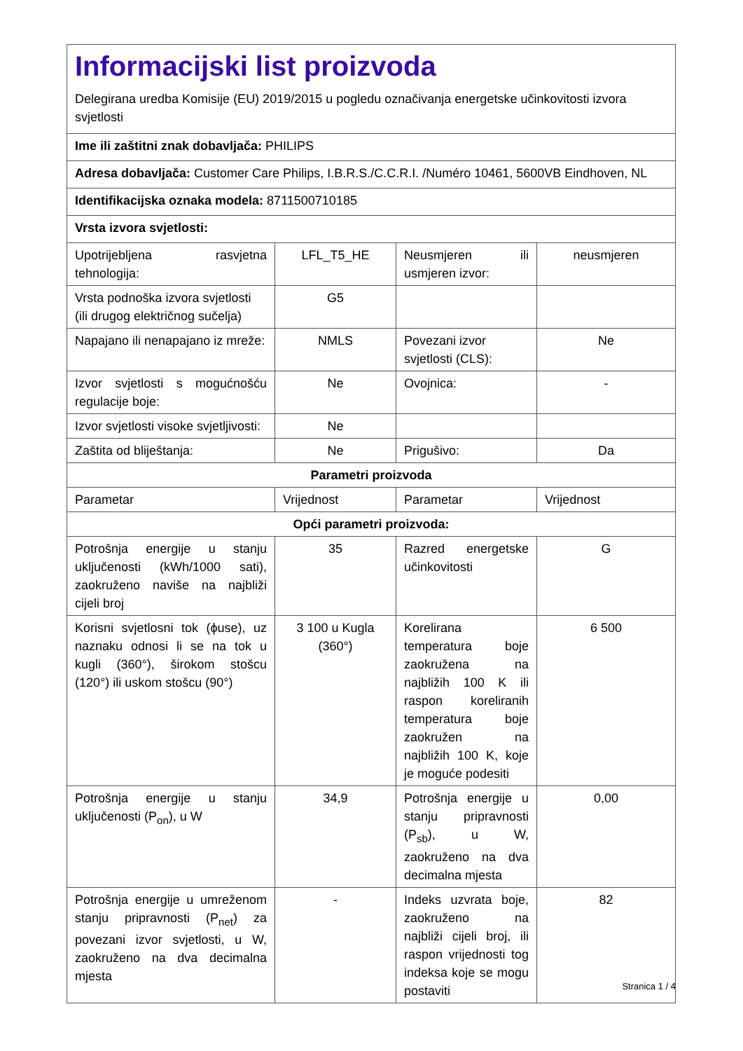| Informacijski list proizvoda Delegirana uredba Komisije (EU) 2019/2015 u pogledu označivanja energetske učinkovitosti izvora svjetlosti | | | |
| Ime ili zaštitni znak dobavljača: PHILIPS | | | |
| Adresa dobavljača: Customer Care Philips, I.B.R.S./C.C.R.I. /Numéro 10461, 5600VB Eindhoven, NL | | | |
| Identifikacijska oznaka modela: 8711500710185 | | | |
| Vrsta izvora svjetlosti: | | | |
| Upotrijebljena rasvjetna tehnologija: | LFL_T5_HE | Neusmjeren ili usmjeren izvor: | neusmjeren |
| Vrsta podnoška izvora svjetlosti (ili drugog električnog sučelja) | G5 | | |
| Napajano ili nenapajano iz mreže: | NMLS | Povezani izvor svjetlosti (CLS): | Ne |
| Izvor svjetlosti s mogućnošću regulacije boje: | Ne | Ovojnica: | - |
| Izvor svjetlosti visoke svjetljivosti: | Ne | | |
| Zaštita od bliještanja: | Ne | Prigušivo: | Da |
| Parametri proizvoda | | | |
| Parametar | Vrijednost | Parametar | Vrijednost |
| Opći parametri proizvoda: | | | |
| Potrošnja energije u stanju uključenosti (kWh/1000 sati), zaokruženo naviše na najbliži cijeli broj | 35 | Razred energetske učinkovitosti | G |
| Korisni svjetlosni tok (ϕuse), uz naznaku odnosi li se na tok u kugli (360°), širokom stošcu (120°) ili uskom stošcu (90°) | 3 100 u Kugla (360°) | Korelirana temperatura boje zaokružena na najbližih 100 K ili raspon koreliranih temperatura boje zaokružen na najbližih 100 K, koje je moguće podesiti | 6 500 |
| Potrošnja energije u stanju uključenosti (P<sub>on</sub>), u W | 34,9 | Potrošnja energije u stanju pripravnosti (P<sub>sb</sub>), u W, zaokruženo na dva decimalna mjesta | 0,00 |
| Potrošnja energije u umreženom stanju pripravnosti (P<sub>net</sub>) za povezani izvor svjetlosti, u W, zaokruženo na dva decimalna mjesta | - | Indeks uzvrata boje, zaokruženo na najbliži cijeli broj, ili raspon vrijednosti tog indeksa koje se mogu postaviti | 82 |
Stranica 1 / 4